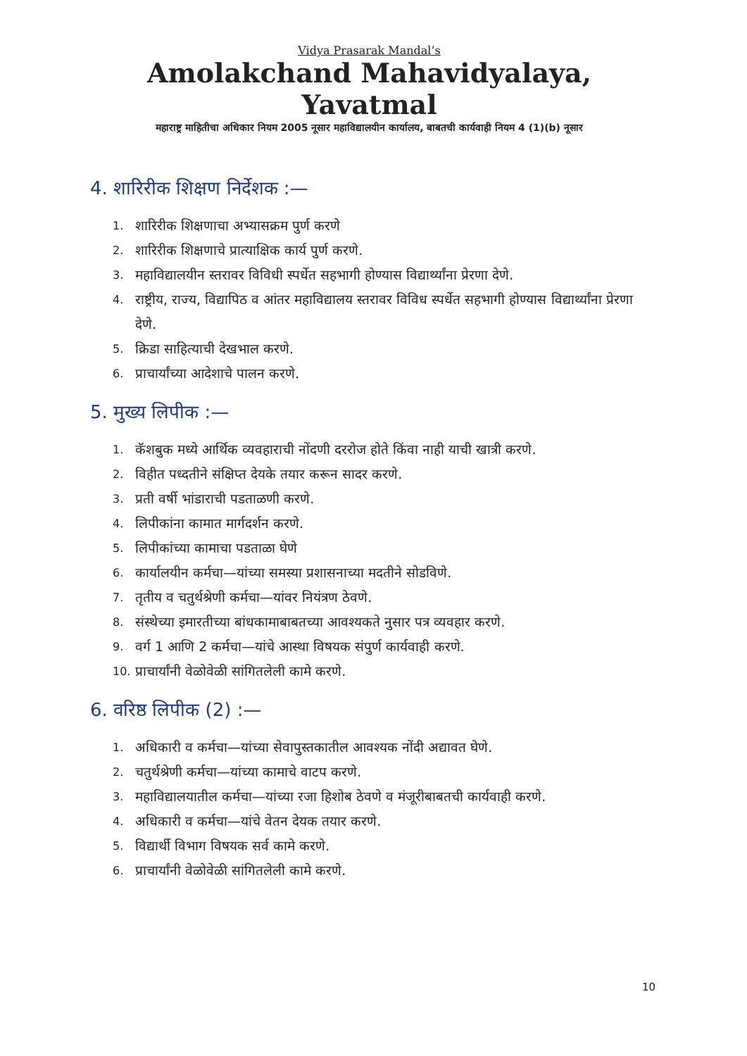Vidya Prasarak Mandal’s
Amolakchand Mahavidyalaya, Yavatmal
महाराष्ट्र माहितीचा अधिकार नियम 2005 नूसार महाविद्यालयीन कार्यालय, बाबतची कार्यवाही नियम 4 (1)(b) नूसार
4. शारिरीक शिक्षण निर्देशक :—
1. शारिरीक शिक्षणाचा अभ्यासक्रम पुर्ण करणे
2. शारिरीक शिक्षणाचे प्रात्याक्षिक कार्य पुर्ण करणे.
3. महाविद्यालयीन स्तरावर विविधी स्पर्धेत सहभागी होण्यास विद्यार्थ्यांना प्रेरणा देणे.
4. राष्ट्रीय, राज्य, विद्यापिठ व आंतर महाविद्यालय स्तरावर विविध स्पर्धेत सहभागी होण्यास विद्यार्थ्यांना प्रेरणा देणे.
5. क्रिडा साहित्याची देखभाल करणे.
6. प्राचार्यांच्या आदेशाचे पालन करणे.
5. मुख्य लिपीक :—
1. कॅशबुक मध्ये आर्थिक व्यवहाराची नोंदणी दररोज होते किंवा नाही याची खात्री करणे.
2. विहीत पध्दतीने संक्षिप्त देयके तयार करून सादर करणे.
3. प्रती वर्षी भांडाराची पडताळणी करणे.
4. लिपीकांना कामात मार्गदर्शन करणे.
5. लिपीकांच्या कामाचा पडताळा घेणे
6. कार्यालयीन कर्मचा—यांच्या समस्या प्रशासनाच्या मदतीने सोडविणे.
7. तृतीय व चतुर्थश्रेणी कर्मचा—यांवर नियंत्रण ठेवणे.
8. संस्थेच्या इमारतीच्या बांधकामाबाबतच्या आवश्यकते नुसार पत्र व्यवहार करणे.
9. वर्ग 1 आणि 2 कर्मचा—यांचे आस्था विषयक संपुर्ण कार्यवाही करणे.
10. प्राचार्यांनी वेळोवेळी सांगितलेली कामे करणे.
6. वरिष्ठ लिपीक (2) :—
1. अधिकारी व कर्मचा—यांच्या सेवापुस्तकातील आवश्यक नोंदी अद्यावत घेणे.
2. चतुर्थश्रेणी कर्मचा—यांच्या कामाचे वाटप करणे.
3. महाविद्यालयातील कर्मचा—यांच्या रजा हिशोब ठेवणे व मंजूरीबाबतची कार्यवाही करणे.
4. अधिकारी व कर्मचा—यांचे वेतन देयक तयार करणे.
5. विद्यार्थी विभाग विषयक सर्व कामे करणे.
6. प्राचार्यांनी वेळोवेळी सांगितलेली कामे करणे.
10